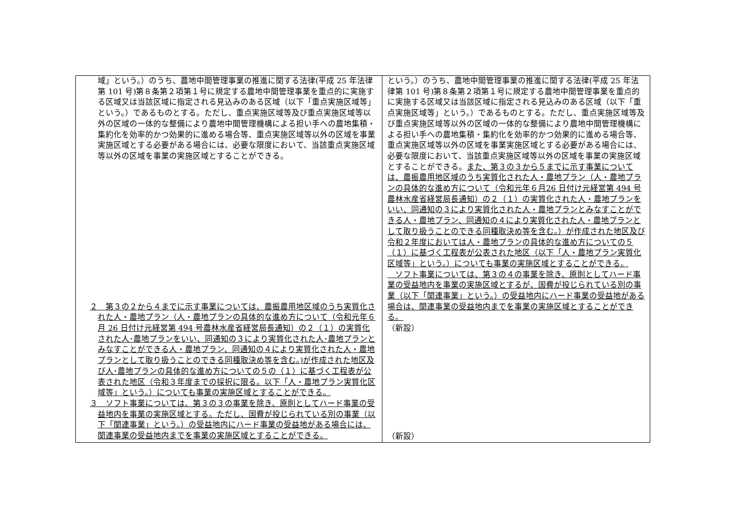| 域」という。）のうち、農地中間管理事業の推進に関する法律(平成 25 年法律第 101 号)第８条第２項第１号に規定する農地中間管理事業を重点的に実施する区域又は当該区域に指定される見込みのある区域（以下「重点実施区域等」という。）であるものとする。ただし、重点実施区域等及び重点実施区域等以外の区域の一体的な整備により農地中間管理機構による担い手への農地集積・集約化を効率的かつ効果的に進める場合等、重点実施区域等以外の区域を事業実施区域とする必要がある場合には、必要な限度において、当該重点実施区域等以外の区域を事業の実施区域とすることができる。 ２ 第３の２から４までに示す事業については、農振農用地区域のうち実質化された人・農地プラン（人・農地プランの具体的な進め方について（令和元年６月 26 日付け元経営第 494 号農林水産省経営局長通知）の２（１）の実質化された人･農地プランをいい、同通知の３により実質化された人･農地プランとみなすことができる人・農地プラン、同通知の４により実質化された人・農地プランとして取り扱うことのできる同種取決め等を含む。)が作成された地区及び人･農地プランの具体的な進め方についての５の（１）に基づく工程表が公表された地区（令和３年度までの採択に限る。以下「人・農地プラン実質化区域等」という。）についても事業の実施区域とすることができる。 ３ ソフト事業については、第３の３の事業を除き、原則としてハード事業の受益地内を事業の実施区域とする。ただし、国費が投じられている別の事業（以下「関連事業」という。）の受益地内にハード事業の受益地がある場合には、関連事業の受益地内までを事業の実施区域とすることができる。 | という。）のうち、農地中間管理事業の推進に関する法律(平成 25 年法律第 101 号)第８条第２項第１号に規定する農地中間管理事業を重点的に実施する区域又は当該区域に指定される見込みのある区域（以下「重点実施区域等」という。）であるものとする。ただし、重点実施区域等及び重点実施区域等以外の区域の一体的な整備により農地中間管理機構による担い手への農地集積・集約化を効率的かつ効果的に進める場合等、重点実施区域等以外の区域を事業実施区域とする必要がある場合には、必要な限度において、当該重点実施区域等以外の区域を事業の実施区域とすることができる。 また、第３の３から５までに示す事業については、農振農用地区域のうち実質化された人・農地プラン（人・農地プランの具体的な進め方について（令和元年６月26 日付け元経営第 494 号農林水産省経営局長通知）の２（１）の実質化された人・農地プランをいい、同通知の３により実質化された人・農地プランとみなすことができる人・農地プラン、同通知の４により実質化された人・農地プランとして取り扱うことのできる同種取決め等を含む。）が作成された地区及び令和２年度においては人・農地プランの具体的な進め方についての５（１）に基づく工程表が公表された地区（以下「人・農地プラン実質化区域等」という。）についても事業の実施区域とすることができる。 ソフト事業については、第３の４の事業を除き、原則としてハード事業の受益地内を事業の実施区域とするが、国費が投じられている別の事業（以下「関連事業」という。）の受益地内にハード事業の受益地がある場合は、関連事業の受益地内までを事業の実施区域とすることができる。 （新設） （新設） |